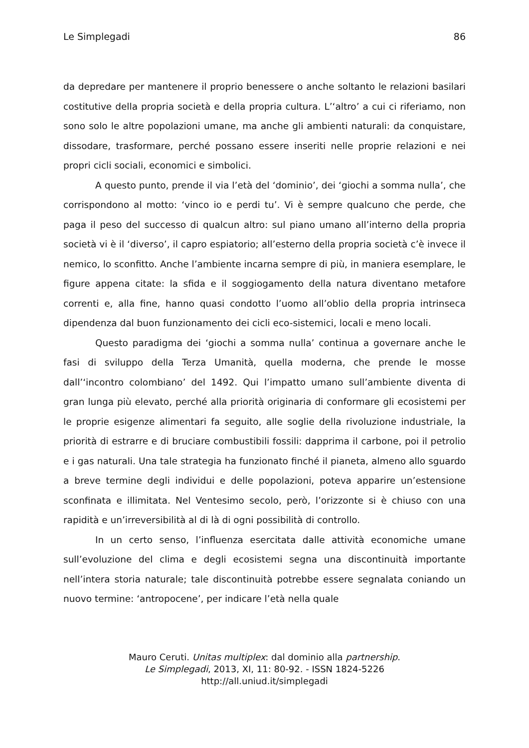Le Simplegadi 86
da depredare per mantenere il proprio benessere o anche soltanto le relazioni basilari costitutive della propria società e della propria cultura. L’‘altro’ a cui ci riferiamo, non sono solo le altre popolazioni umane, ma anche gli ambienti naturali: da conquistare, dissodare, trasformare, perché possano essere inseriti nelle proprie relazioni e nei propri cicli sociali, economici e simbolici.
A questo punto, prende il via l’età del ‘dominio’, dei ‘giochi a somma nulla’, che corrispondono al motto: ‘vinco io e perdi tu’. Vi è sempre qualcuno che perde, che paga il peso del successo di qualcun altro: sul piano umano all’interno della propria società vi è il ‘diverso’, il capro espiatorio; all’esterno della propria società c’è invece il nemico, lo sconfitto. Anche l’ambiente incarna sempre di più, in maniera esemplare, le figure appena citate: la sfida e il soggiogamento della natura diventano metafore correnti e, alla fine, hanno quasi condotto l’uomo all’oblio della propria intrinseca dipendenza dal buon funzionamento dei cicli eco-sistemici, locali e meno locali.
Questo paradigma dei ‘giochi a somma nulla’ continua a governare anche le fasi di sviluppo della Terza Umanità, quella moderna, che prende le mosse dall’‘incontro colombiano’ del 1492. Qui l’impatto umano sull’ambiente diventa di gran lunga più elevato, perché alla priorità originaria di conformare gli ecosistemi per le proprie esigenze alimentari fa seguito, alle soglie della rivoluzione industriale, la priorità di estrarre e di bruciare combustibili fossili: dapprima il carbone, poi il petrolio e i gas naturali. Una tale strategia ha funzionato finché il pianeta, almeno allo sguardo a breve termine degli individui e delle popolazioni, poteva apparire un’estensione sconfinata e illimitata. Nel Ventesimo secolo, però, l’orizzonte si è chiuso con una rapidità e un’irreversibilità al di là di ogni possibilità di controllo.
In un certo senso, l’influenza esercitata dalle attività economiche umane sull’evoluzione del clima e degli ecosistemi segna una discontinuità importante nell’intera storia naturale; tale discontinuità potrebbe essere segnalata coniando un nuovo termine: ‘antropocene’, per indicare l’età nella quale
Mauro Ceruti. Unitas multiplex: dal dominio alla partnership.
Le Simplegadi, 2013, XI, 11: 80-92. - ISSN 1824-5226
http://all.uniud.it/simplegadi